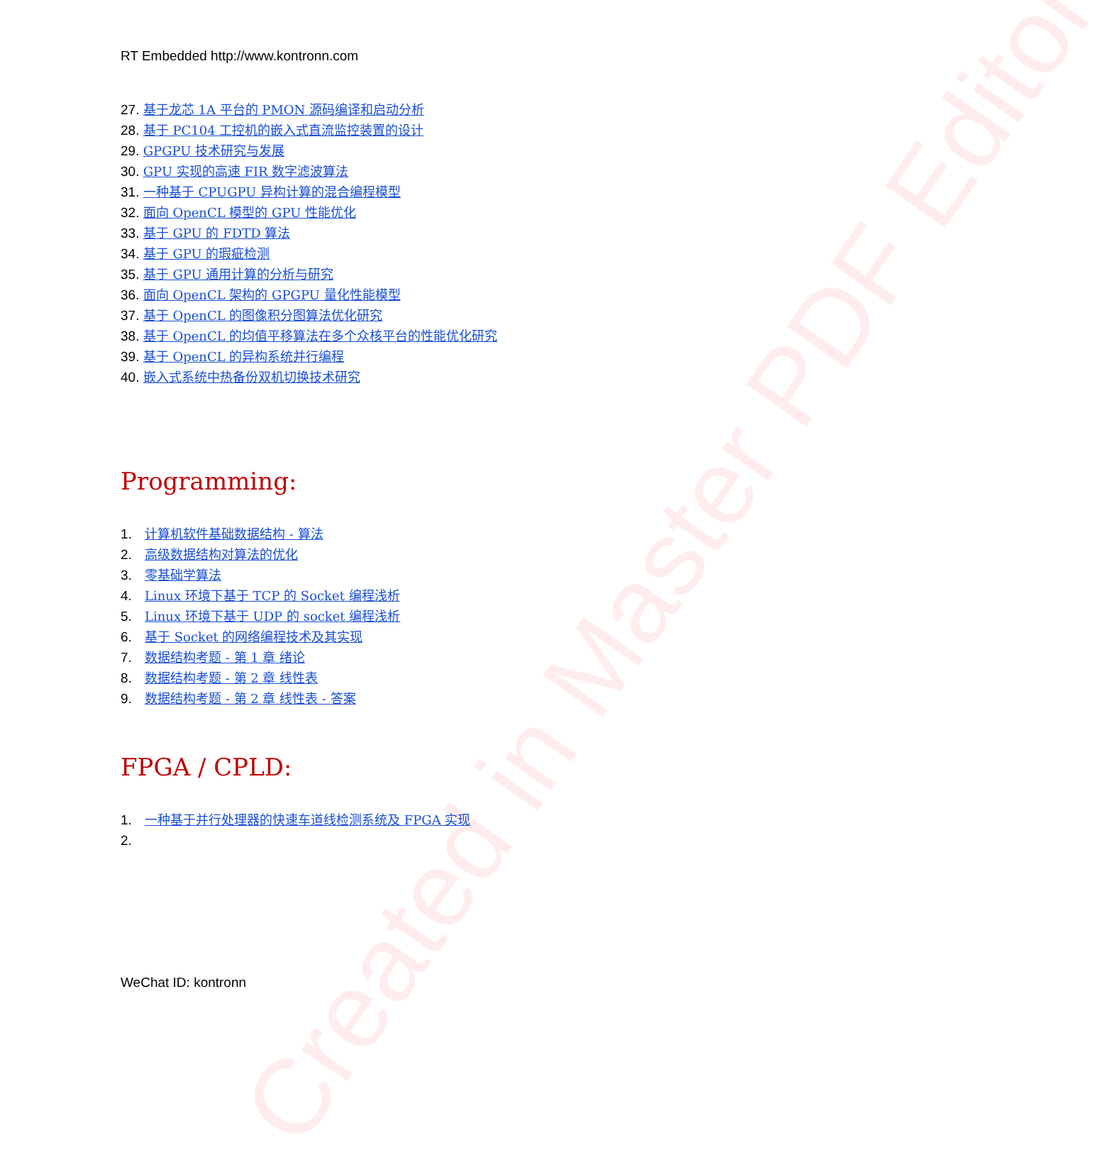Created in Master PDF Editor
RT Embedded http://www.kontronn.com
27. 基于龙芯 1A 平台的 PMON 源码编译和启动分析
28. 基于 PC104 工控机的嵌入式直流监控装置的设计
29. GPGPU 技术研究与发展
30. GPU 实现的高速 FIR 数字滤波算法
31. 一种基于 CPUGPU 异构计算的混合编程模型
32. 面向 OpenCL 模型的 GPU 性能优化
33. 基于 GPU 的 FDTD 算法
34. 基于 GPU 的瑕疵检测
35. 基于 GPU 通用计算的分析与研究
36. 面向 OpenCL 架构的 GPGPU 量化性能模型
37. 基于 OpenCL 的图像积分图算法优化研究
38. 基于 OpenCL 的均值平移算法在多个众核平台的性能优化研究
39. 基于 OpenCL 的异构系统并行编程
40. 嵌入式系统中热备份双机切换技术研究
Programming:
1. 计算机软件基础数据结构 - 算法
2. 高级数据结构对算法的优化
3. 零基础学算法
4. Linux 环境下基于 TCP 的 Socket 编程浅析
5. Linux 环境下基于 UDP 的 socket 编程浅析
6. 基于 Socket 的网络编程技术及其实现
7. 数据结构考题 - 第 1 章 绪论
8. 数据结构考题 - 第 2 章 线性表
9. 数据结构考题 - 第 2 章 线性表 - 答案
FPGA / CPLD:
1. 一种基于并行处理器的快速车道线检测系统及 FPGA 实现
2.
WeChat ID: kontronn